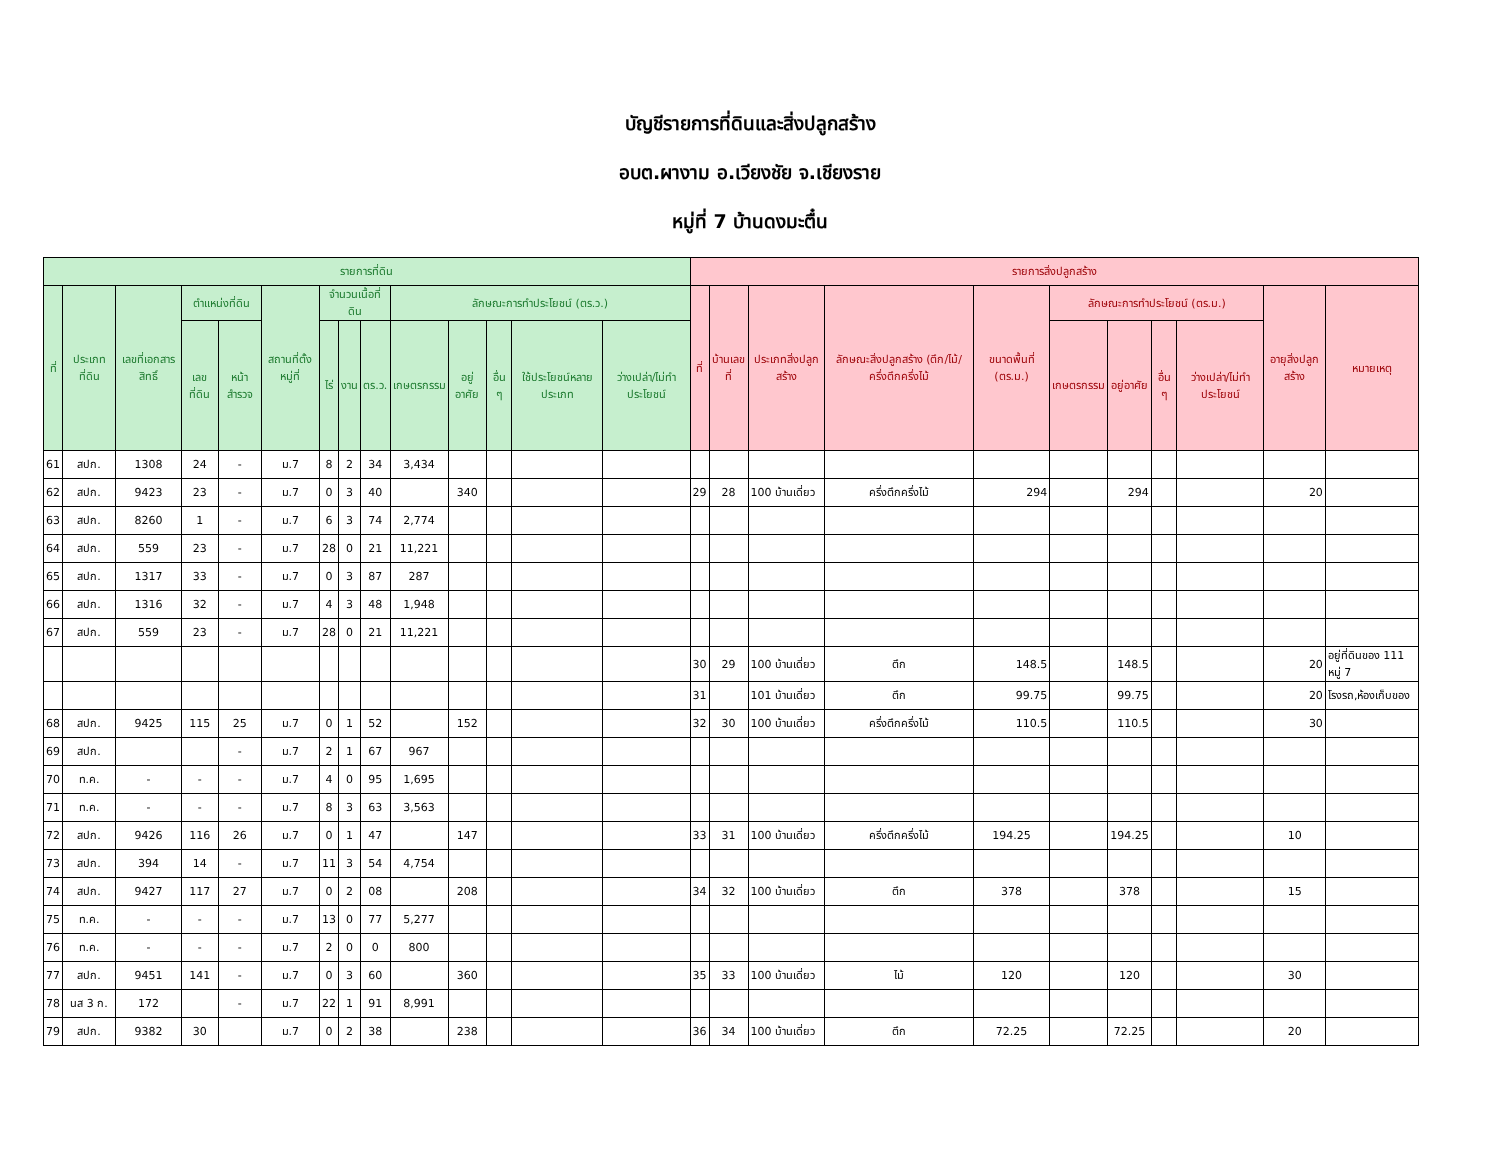บัญชีรายการที่ดินและสิ่งปลูกสร้าง
อบต.ผางาม อ.เวียงชัย จ.เชียงราย
หมู่ที่ 7 บ้านดงมะตื๋น
| รายการที่ดิน | | | | | | | | | | | | | | รายการสิ่งปลูกสร้าง | | | | | | | | | | |
| --- | --- | --- | --- | --- | --- | --- | --- | --- | --- | --- | --- | --- | --- | --- | --- | --- | --- | --- | --- | --- | --- | --- | --- | --- |
| ที่ | ประเภทที่ดิน | เลขที่เอกสารสิทธิ์ | ตำแหน่งที่ดิน | | สถานที่ตั้งหมู่ที่ | จำนวนเนื้อที่ดิน | | | ลักษณะการทำประโยชน์ (ตร.ว.) | | | | | ที่ | บ้านเลขที่ | ประเภทสิ่งปลูกสร้าง | ลักษณะสิ่งปลูกสร้าง (ตึก/ไม้/ครึ่งตึกครึ่งไม้ | ขนาดพื้นที่ (ตร.ม.) | ลักษณะการทำประโยชน์ (ตร.ม.) | | | | อายุสิ่งปลูกสร้าง | หมายเหตุ |
| | | | เลขที่ดิน | หน้าสำรวจ | | ไร่ | งาน | ตร.ว. | เกษตรกรรม | อยู่อาศัย | อื่น ๆ | ใช้ประโยชน์หลายประเภท | ว่างเปล่า/ไม่ทำประโยชน์ | | | | | | เกษตรกรรม | อยู่อาศัย | อื่น ๆ | ว่างเปล่า/ไม่ทำประโยชน์ | | |
| 61 | สปก. | 1308 | 24 | - | ม.7 | 8 | 2 | 34 | 3,434 | | | | | | | | | | | | | | | |
| 62 | สปก. | 9423 | 23 | - | ม.7 | 0 | 3 | 40 | | 340 | | | | 29 | 28 | 100 บ้านเดี่ยว | ครึ่งตึกครึ่งไม้ | 294 | | 294 | | | 20 | |
| 63 | สปก. | 8260 | 1 | - | ม.7 | 6 | 3 | 74 | 2,774 | | | | | | | | | | | | | | | |
| 64 | สปก. | 559 | 23 | - | ม.7 | 28 | 0 | 21 | 11,221 | | | | | | | | | | | | | | | |
| 65 | สปก. | 1317 | 33 | - | ม.7 | 0 | 3 | 87 | 287 | | | | | | | | | | | | | | | |
| 66 | สปก. | 1316 | 32 | - | ม.7 | 4 | 3 | 48 | 1,948 | | | | | | | | | | | | | | | |
| 67 | สปก. | 559 | 23 | - | ม.7 | 28 | 0 | 21 | 11,221 | | | | | | | | | | | | | | | |
| | | | | | | | | | | | | | | 30 | 29 | 100 บ้านเดี่ยว | ตึก | 148.5 | | 148.5 | | | 20 | อยู่ที่ดินของ 111 หมู่ 7 |
| | | | | | | | | | | | | | | 31 | | 101 บ้านเดี่ยว | ตึก | 99.75 | | 99.75 | | | 20 | โรงรถ,ห้องเก็บของ |
| 68 | สปก. | 9425 | 115 | 25 | ม.7 | 0 | 1 | 52 | | 152 | | | | 32 | 30 | 100 บ้านเดี่ยว | ครึ่งตึกครึ่งไม้ | 110.5 | | 110.5 | | | 30 | |
| 69 | สปก. | | | - | ม.7 | 2 | 1 | 67 | 967 | | | | | | | | | | | | | | | |
| 70 | ท.ค. | - | - | - | ม.7 | 4 | 0 | 95 | 1,695 | | | | | | | | | | | | | | | |
| 71 | ท.ค. | - | - | - | ม.7 | 8 | 3 | 63 | 3,563 | | | | | | | | | | | | | | | |
| 72 | สปก. | 9426 | 116 | 26 | ม.7 | 0 | 1 | 47 | | 147 | | | | 33 | 31 | 100 บ้านเดี่ยว | ครึ่งตึกครึ่งไม้ | 194.25 | | 194.25 | | | 10 | |
| 73 | สปก. | 394 | 14 | - | ม.7 | 11 | 3 | 54 | 4,754 | | | | | | | | | | | | | | | |
| 74 | สปก. | 9427 | 117 | 27 | ม.7 | 0 | 2 | 08 | | 208 | | | | 34 | 32 | 100 บ้านเดี่ยว | ตึก | 378 | | 378 | | | 15 | |
| 75 | ท.ค. | - | - | - | ม.7 | 13 | 0 | 77 | 5,277 | | | | | | | | | | | | | | | |
| 76 | ท.ค. | - | - | - | ม.7 | 2 | 0 | 0 | 800 | | | | | | | | | | | | | | | |
| 77 | สปก. | 9451 | 141 | - | ม.7 | 0 | 3 | 60 | | 360 | | | | 35 | 33 | 100 บ้านเดี่ยว | ไม้ | 120 | | 120 | | | 30 | |
| 78 | นส 3 ก. | 172 | | - | ม.7 | 22 | 1 | 91 | 8,991 | | | | | | | | | | | | | | | |
| 79 | สปก. | 9382 | 30 | | ม.7 | 0 | 2 | 38 | | 238 | | | | 36 | 34 | 100 บ้านเดี่ยว | ตึก | 72.25 | | 72.25 | | | 20 | |